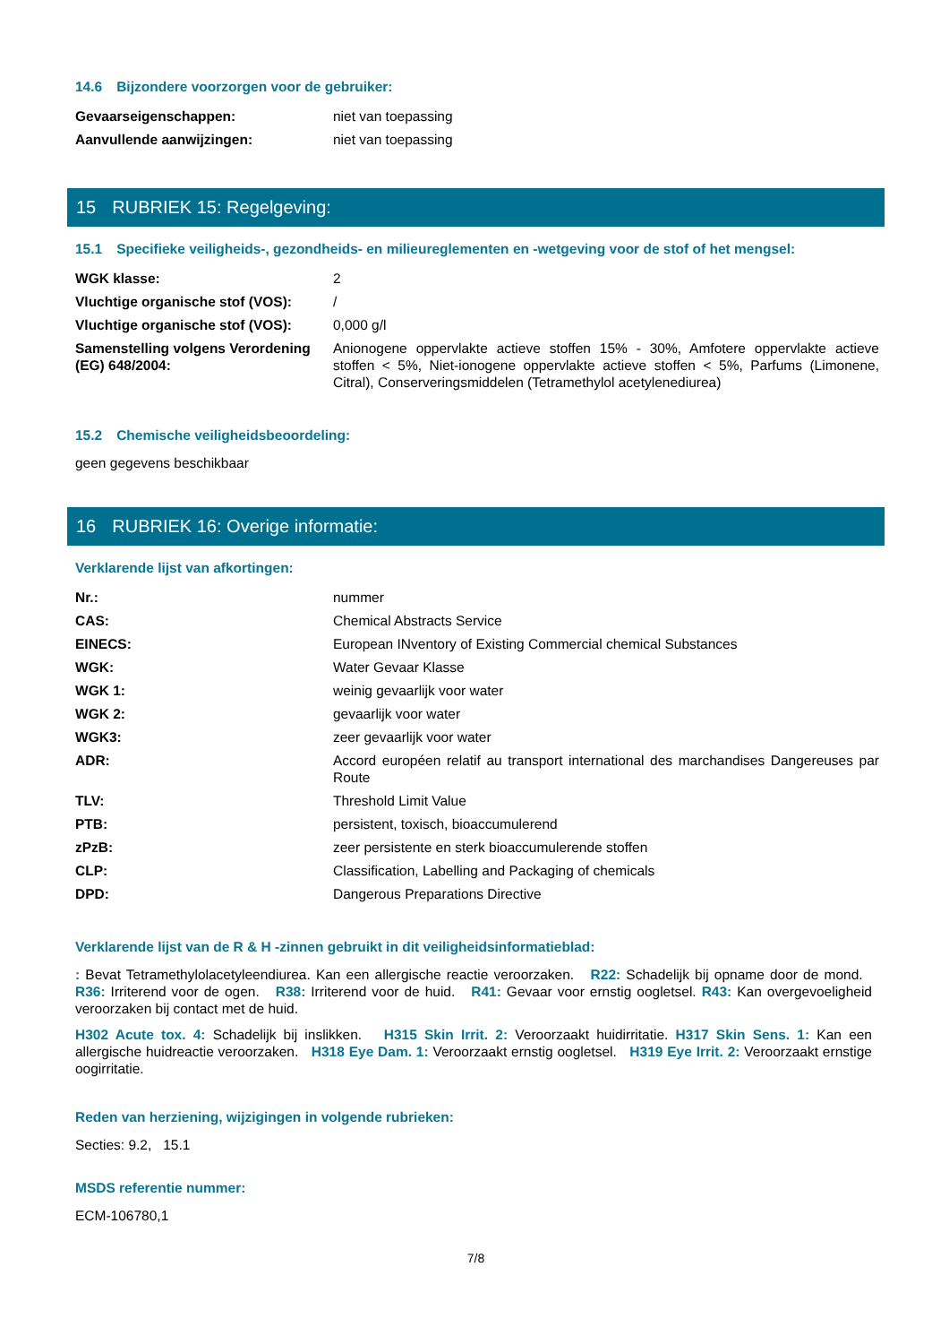14.6 Bijzondere voorzorgen voor de gebruiker:
| Gevaarseigenschappen: | niet van toepassing |
| Aanvullende aanwijzingen: | niet van toepassing |
15 RUBRIEK 15: Regelgeving:
15.1 Specifieke veiligheids-, gezondheids- en milieureglementen en -wetgeving voor de stof of het mengsel:
| WGK klasse: | 2 |
| Vluchtige organische stof (VOS): | / |
| Vluchtige organische stof (VOS): | 0,000 g/l |
| Samenstelling volgens Verordening (EG) 648/2004: | Anionogene oppervlakte actieve stoffen 15% - 30%, Amfotere oppervlakte actieve stoffen < 5%, Niet-ionogene oppervlakte actieve stoffen < 5%, Parfums (Limonene, Citral), Conserveringsmiddelen (Tetramethylol acetylenediurea) |
15.2 Chemische veiligheidsbeoordeling:
geen gegevens beschikbaar
16 RUBRIEK 16: Overige informatie:
Verklarende lijst van afkortingen:
| Nr.: | nummer |
| CAS: | Chemical Abstracts Service |
| EINECS: | European INventory of Existing Commercial chemical Substances |
| WGK: | Water Gevaar Klasse |
| WGK 1: | weinig gevaarlijk voor water |
| WGK 2: | gevaarlijk voor water |
| WGK3: | zeer gevaarlijk voor water |
| ADR: | Accord européen relatif au transport international des marchandises Dangereuses par Route |
| TLV: | Threshold Limit Value |
| PTB: | persistent, toxisch, bioaccumulerend |
| zPzB: | zeer persistente en sterk bioaccumulerende stoffen |
| CLP: | Classification, Labelling and Packaging of chemicals |
| DPD: | Dangerous Preparations Directive |
Verklarende lijst van de R & H -zinnen gebruikt in dit veiligheidsinformatieblad:
: Bevat Tetramethylolacetyleendiurea. Kan een allergische reactie veroorzaken. R22: Schadelijk bij opname door de mond. R36: Irriterend voor de ogen. R38: Irriterend voor de huid. R41: Gevaar voor ernstig oogletsel. R43: Kan overgevoeligheid veroorzaken bij contact met de huid.
H302 Acute tox. 4: Schadelijk bij inslikken. H315 Skin Irrit. 2: Veroorzaakt huidirritatie. H317 Skin Sens. 1: Kan een allergische huidreactie veroorzaken. H318 Eye Dam. 1: Veroorzaakt ernstig oogletsel. H319 Eye Irrit. 2: Veroorzaakt ernstige oogirritatie.
Reden van herziening, wijzigingen in volgende rubrieken:
Secties: 9.2, 15.1
MSDS referentie nummer:
ECM-106780,1
7/8